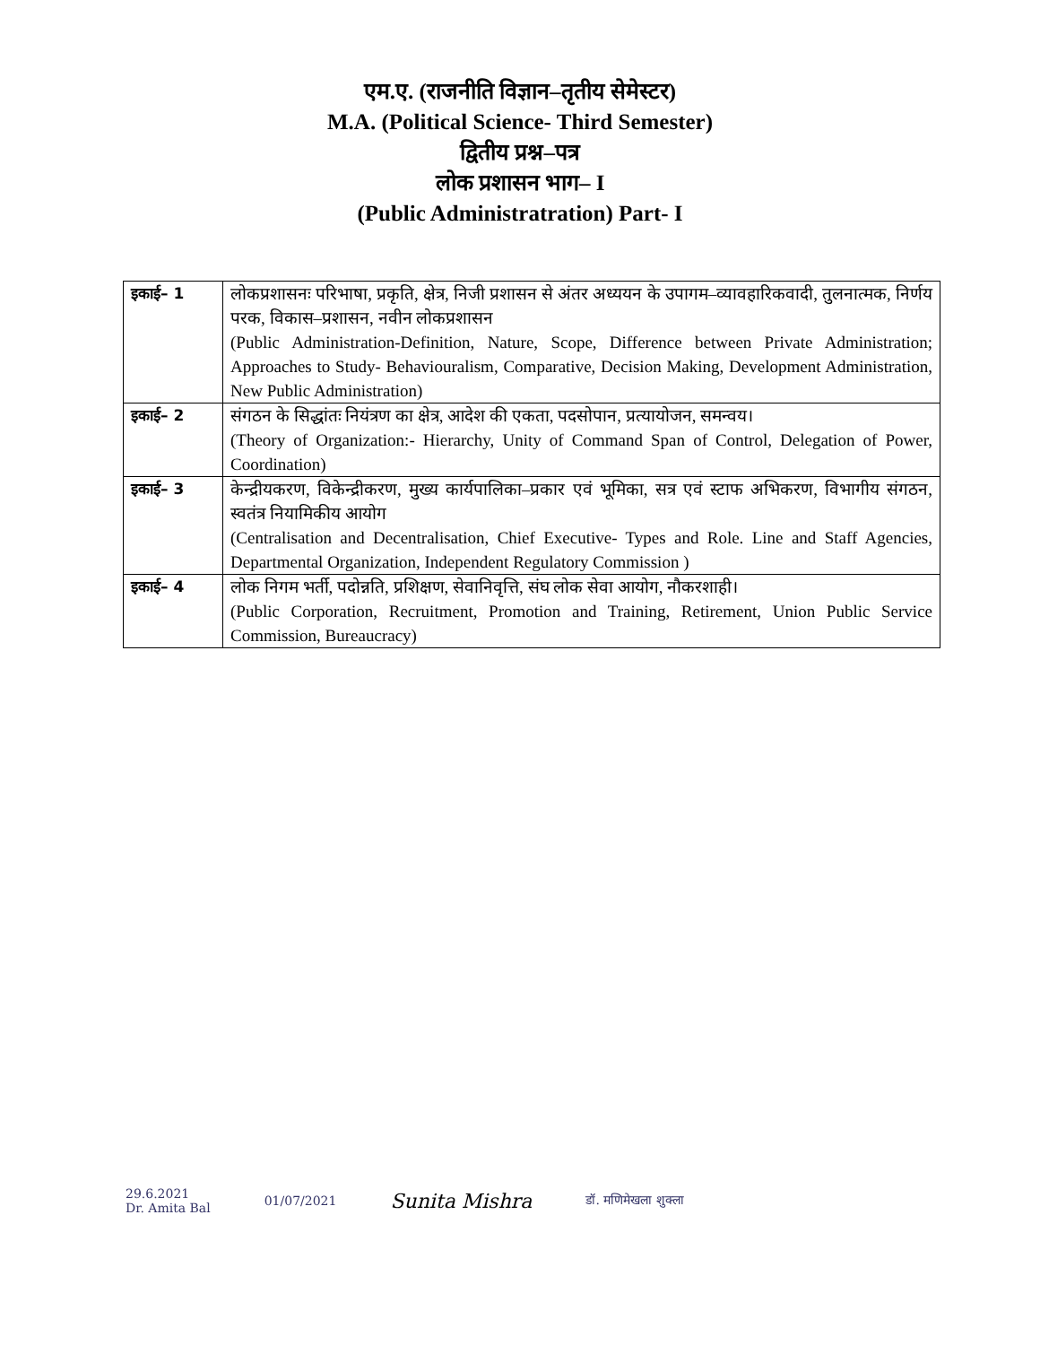एम.ए. (राजनीति विज्ञान–तृतीय सेमेस्टर)
M.A. (Political Science- Third Semester)
द्वितीय प्रश्न–पत्र
लोक प्रशासन भाग– I
(Public Administratration) Part- I
| इकाई– 1 | लोकप्रशासनः परिभाषा, प्रकृति, क्षेत्र, निजी प्रशासन से अंतर अध्ययन के उपागम–व्यावहारिकवादी, तुलनात्मक, निर्णय परक, विकास–प्रशासन, नवीन लोकप्रशासन (Public Administration-Definition, Nature, Scope, Difference between Private Administration; Approaches to Study- Behaviouralism, Comparative, Decision Making, Development Administration, New Public Administration) |
| इकाई– 2 | संगठन के सिद्धांतः नियंत्रण का क्षेत्र, आदेश की एकता, पदसोपान, प्रत्यायोजन, समन्वय। (Theory of Organization:- Hierarchy, Unity of Command Span of Control, Delegation of Power, Coordination) |
| इकाई– 3 | केन्द्रीयकरण, विकेन्द्रीकरण, मुख्य कार्यपालिका–प्रकार एवं भूमिका, सत्र एवं स्टाफ अभिकरण, विभागीय संगठन, स्वतंत्र नियामिकीय आयोग (Centralisation and Decentralisation, Chief Executive- Types and Role. Line and Staff Agencies, Departmental Organization, Independent Regulatory Commission ) |
| इकाई– 4 | लोक निगम भर्ती, पदोन्नति, प्रशिक्षण, सेवानिवृत्ति, संघ लोक सेवा आयोग, नौकरशाही। (Public Corporation, Recruitment, Promotion and Training, Retirement, Union Public Service Commission, Bureaucracy) |
29.6.2021
Dr. Amita Bal
01/07/2021
Sunita Mishra
डॉ. मणिमेखला शुक्ला